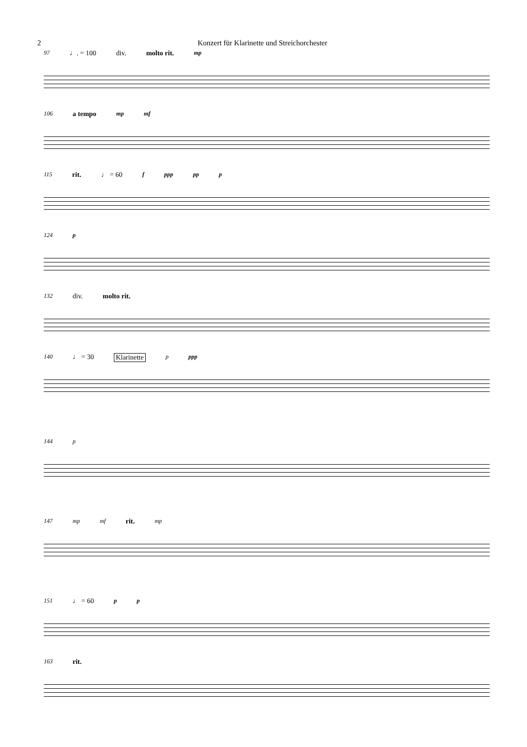2 Konzert für Klarinette und Streichorchester
97 ♩. = 100 div. molto rit. mp
106 a tempo mp mf
115 rit. ♩ = 60 f ppp pp p
124 p
132 div. molto rit.
140 ♩ = 30 Klarinette p ppp
144 p
147 mp mf rit. mp
151 ♩ = 60 p p
163 rit.